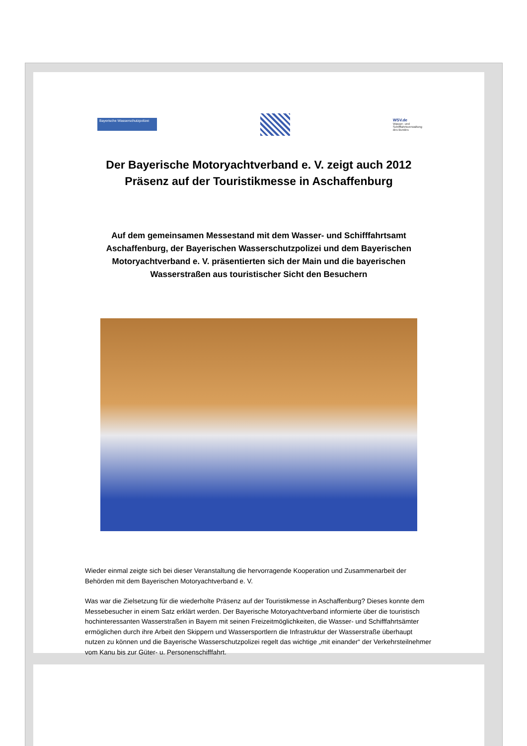Bayerische Wasserschutzpolizei
WSV.de
Wasser- und Schifffahrtsverwaltung des Bundes
Der Bayerische Motoryachtverband e. V. zeigt auch 2012
Präsenz auf der Touristikmesse in Aschaffenburg
Auf dem gemeinsamen Messestand mit dem Wasser- und Schifffahrtsamt Aschaffenburg, der Bayerischen Wasserschutzpolizei und dem Bayerischen Motoryachtverband e. V. präsentierten sich der Main und die bayerischen Wasserstraßen aus touristischer Sicht den Besuchern
Wieder einmal zeigte sich bei dieser Veranstaltung die hervorragende Kooperation und Zusammenarbeit der Behörden mit dem Bayerischen Motoryachtverband e. V.
Was war die Zielsetzung für die wiederholte Präsenz auf der Touristikmesse in Aschaffenburg? Dieses konnte dem Messebesucher in einem Satz erklärt werden. Der Bayerische Motoryachtverband informierte über die touristisch hochinteressanten Wasserstraßen in Bayern mit seinen Freizeitmöglichkeiten, die Wasser- und Schifffahrtsämter ermöglichen durch ihre Arbeit den Skippern und Wassersportlern die Infrastruktur der Wasserstraße überhaupt nutzen zu können und die Bayerische Wasserschutzpolizei regelt das wichtige „mit einander“ der Verkehrsteilnehmer vom Kanu bis zur Güter- u. Personenschifffahrt.